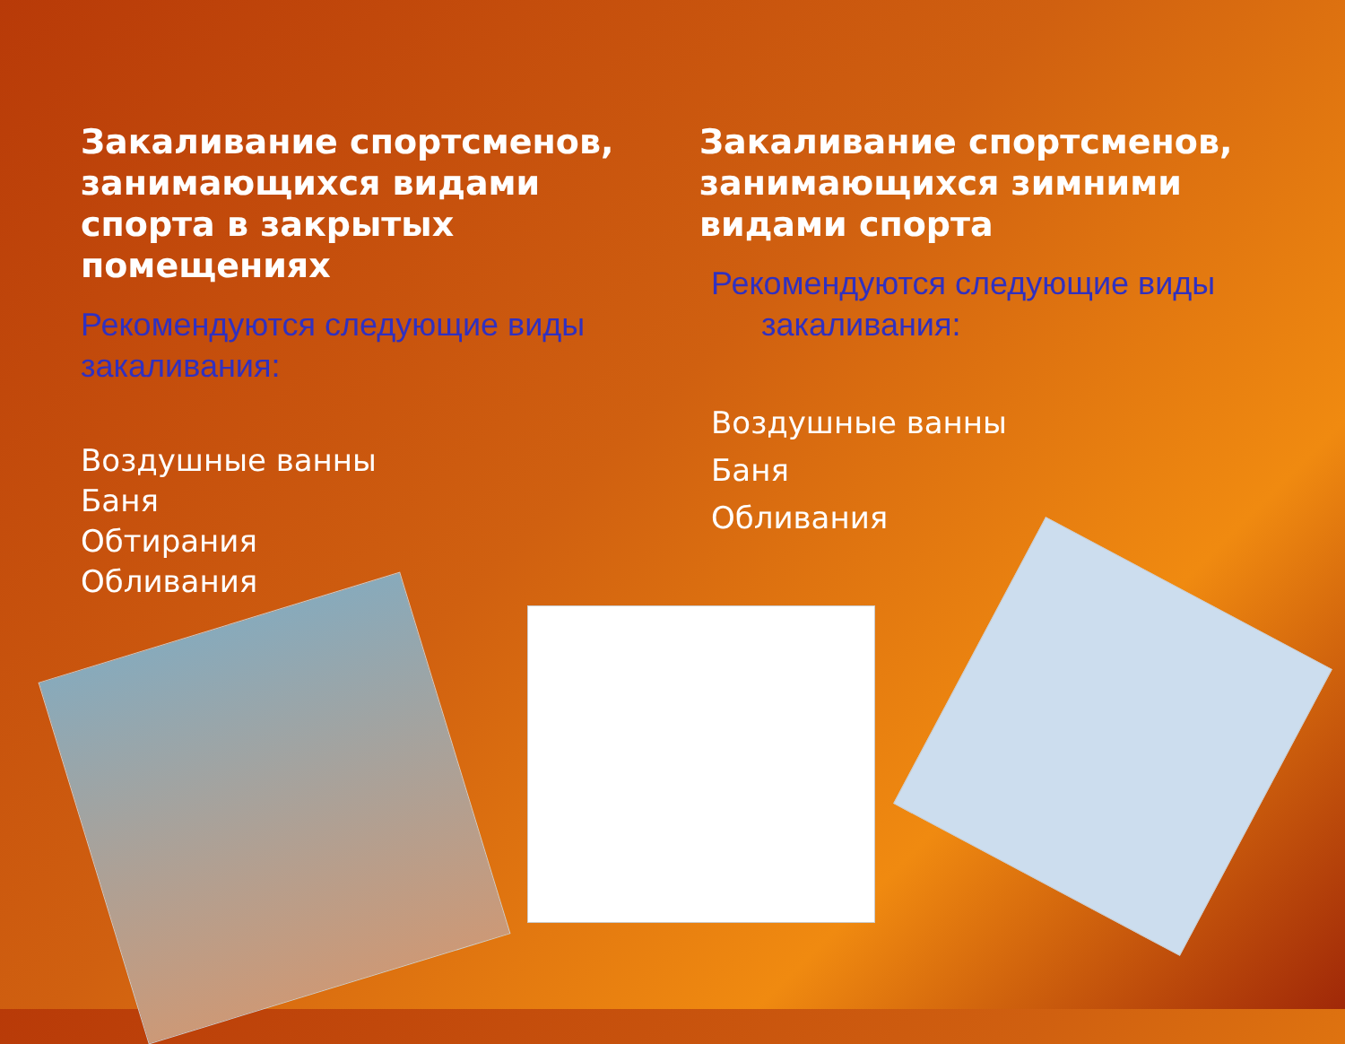Закаливание спортсменов, занимающихся видами спорта в закрытых помещениях
Рекомендуются следующие виды закаливания:
Воздушные ванны
Баня
Обтирания
Обливания
Закаливание спортсменов, занимающихся зимними видами спорта
Рекомендуются следующие виды
закаливания:
Воздушные ванны
Баня
Обливания